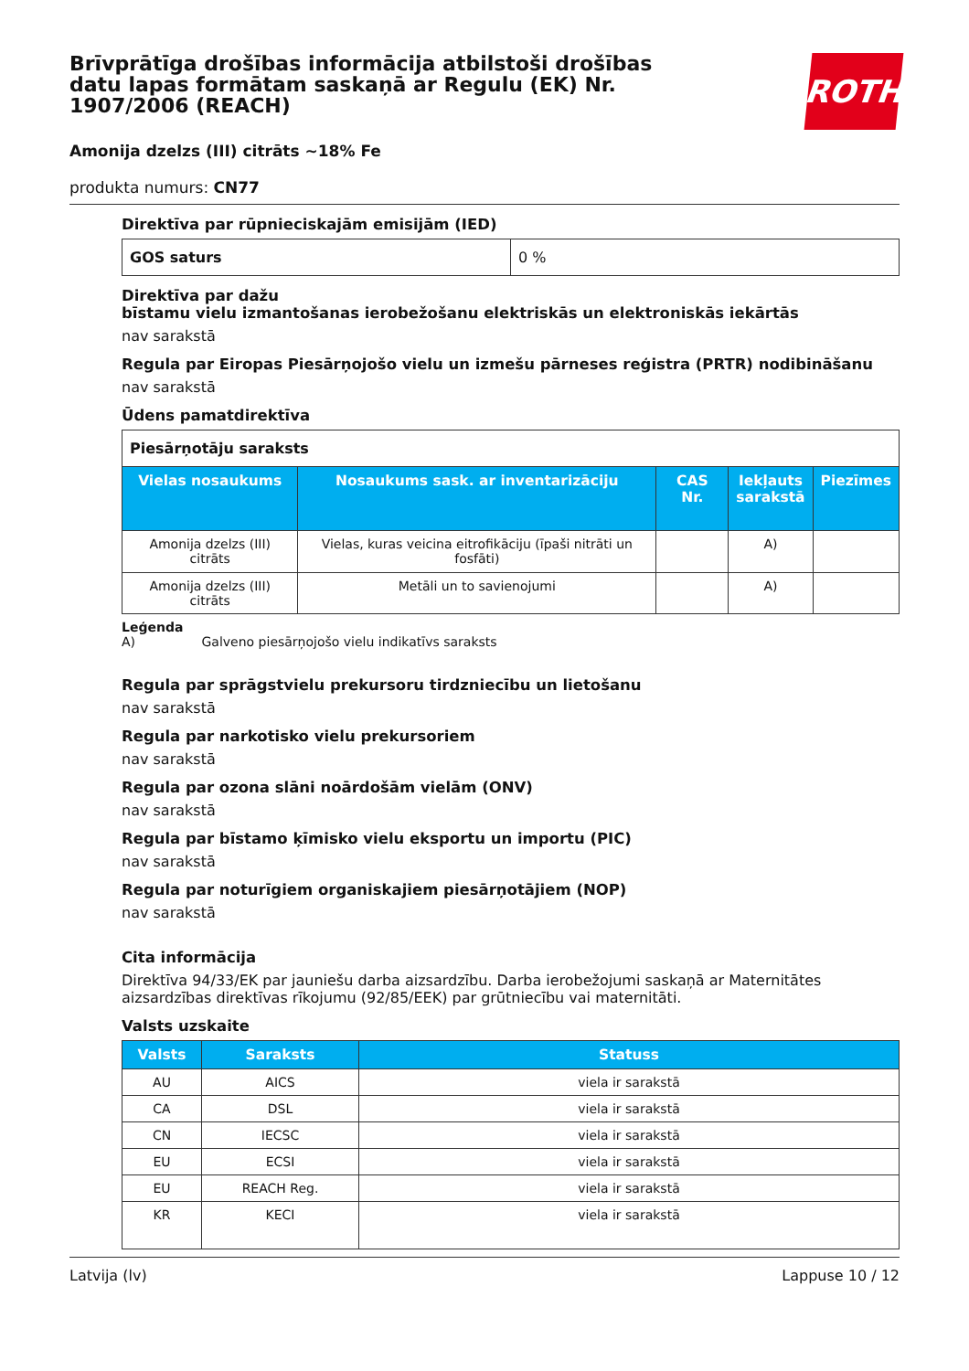Brīvprātīga drošības informācija atbilstoši drošības datu lapas formātam saskaņā ar Regulu (EK) Nr. 1907/2006 (REACH)
ROTH
Amonija dzelzs (III) citrāts ~18% Fe
produkta numurs: CN77
Direktīva par rūpnieciskajām emisijām (IED)
| GOS saturs | 0 % |
Direktīva par dažu
bīstamu vielu izmantošanas ierobežošanu elektriskās un elektroniskās iekārtās
nav sarakstā
Regula par Eiropas Piesārņojošo vielu un izmešu pārneses reģistra (PRTR) nodibināšanu
nav sarakstā
Ūdens pamatdirektīva
| Piesārņotāju saraksts | | | | |
| Vielas nosaukums | Nosaukums sask. ar inventarizāciju | CAS Nr. | Iekļauts sarakstā | Piezīmes |
| Amonija dzelzs (III) citrāts | Vielas, kuras veicina eitrofikāciju (īpaši nitrāti un fosfāti) | | A) | |
| Amonija dzelzs (III) citrāts | Metāli un to savienojumi | | A) | |
Leģenda
A) Galveno piesārņojošo vielu indikatīvs saraksts
Regula par sprāgstvielu prekursoru tirdzniecību un lietošanu
nav sarakstā
Regula par narkotisko vielu prekursoriem
nav sarakstā
Regula par ozona slāni noārdošām vielām (ONV)
nav sarakstā
Regula par bīstamo ķīmisko vielu eksportu un importu (PIC)
nav sarakstā
Regula par noturīgiem organiskajiem piesārņotājiem (NOP)
nav sarakstā
Cita informācija
Direktīva 94/33/EK par jauniešu darba aizsardzību. Darba ierobežojumi saskaņā ar Maternitātes aizsardzības direktīvas rīkojumu (92/85/EEK) par grūtniecību vai maternitāti.
Valsts uzskaite
| Valsts | Saraksts | Statuss |
| --- | --- | --- |
| AU | AICS | viela ir sarakstā |
| CA | DSL | viela ir sarakstā |
| CN | IECSC | viela ir sarakstā |
| EU | ECSI | viela ir sarakstā |
| EU | REACH Reg. | viela ir sarakstā |
| KR | KECI | viela ir sarakstā |
Latvija (lv) Lappuse 10 / 12